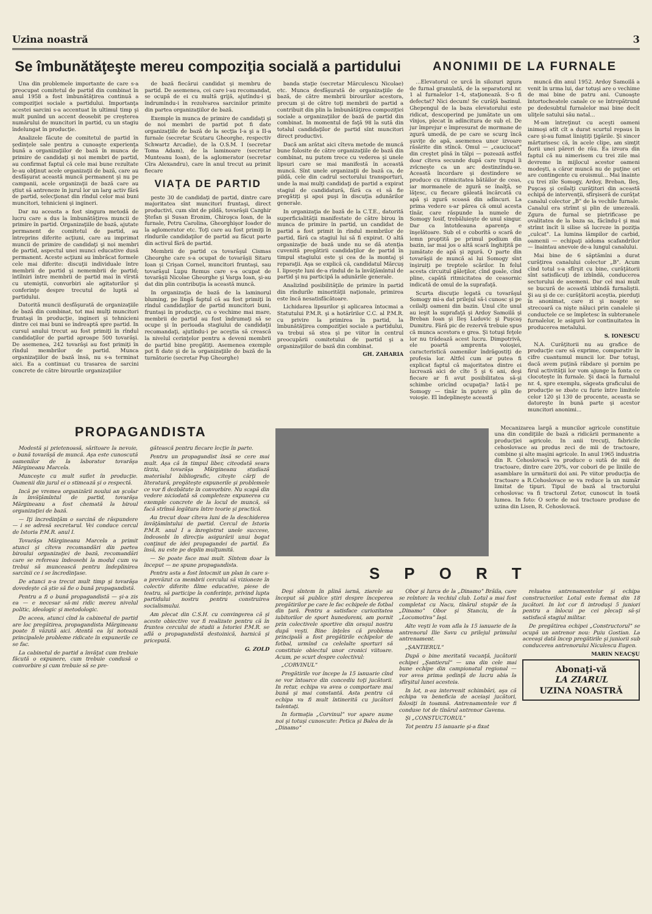Uzina noastră 3
Se îmbunătăţeşte mereu compoziţia socială a partidului
Una din problemele importante de care s-a preocupat comitetul de partid din combinat în anul 1958 a fost îmbunătăţirea continuă a compoziţiei sociale a partidului. Importanţa acestei sarcini s-a accentuat în ultimul timp şi mult punînd un accent deosebit pe creşterea numărului de muncitori în partid, cu un stagiu îndelungat în producţie.
Analizele făcute de comitetul de partid în şedinţele sale pentru a cunoaşte experienţa bună a organizaţiilor de bază în munca de primire de candidaţi şi noi membri de partid, au confirmat faptul că cele mai bune rezultate le-au obţinut acele organizaţii de bază, care au desfăşurat această muncă permanent şi nu pe campanii, acele organizaţii de bază care au ştiut să antreneze în jurul lor un larg activ fără de partid, selecţionat din rîndul celor mai buni muncitori, tehnicieni şi ingineri.
Dar nu aceasta a fost singura metodă de lucru care a dus la îmbunătăţirea muncii de primire în partid. Organizaţiile de bază, ajutate permanent de comitetul de partid, au întreprins diferite acţiuni, care au imprimat muncii de primire de candidaţi şi noi membri de partid, aspectul unei munci educative dusă permanent. Aceste acţiuni au îmbrăcat formele cele mai diferite: discuţii individuale între membrii de partid şi nemembrii de partid; întîlniri între membrii de partid mai în vîrstă cu utemiştii, convorbiri ale agitatorilor şi conferinţe despre trecutul de luptă al partidului.
Datorită muncii desfăşurată de organizaţiile de bază din combinat, tot mai mulţi muncitori fruntaşi în producţie, ingineri şi tehnicieni dintre cei mai buni se îndreaptă spre partid. In cursul anului trecut au fost primiţi în rîndul candidaţilor de partid aproape 500 tovarăşi. De asemenea, 242 tovarăşi au fost primiţi în rîndul membrilor de partid. Munca organizaţiilor de bază însă, nu s-a terminat aici. Ea a continuat cu trasarea de sarcini concrete de către birourile organizaţiilor
de bază fiecărui candidat şi membru de partid. De asemenea, cei care i-au recomandat, se ocupă de ei cu multă grijă, ajutîndu-i şi îndrumîndu-i în rezolvarea sarcinilor primite din partea organizaţiilor de bază.
Exemple în munca de primire de candidaţi şi de noi membri de partid pot fi date organizaţiile de bază de la secţia I-a şi a II-a furnale (secretar Scutaru Gheorghe, respectiv Schwartz Arcadie), de la O.S.M. I (secretar Toma Adam), de la laminoare (secretar Munteanu Ioan), de la aglomerator (secretar Cîra Alexandru), care în anul trecut au primit fiecare
VIAŢA DE PARTID
peste 30 de candidaţi de partid, dintre care majoritatea sînt muncitori fruntaşi, direct productivi, cum sînt de pildă, tovarăşii Cazghir Ştefan şi Susan Eronim, Chiroşca Ioan, de la furnale, Petru Carolina, Gheorghişor Ioader de la aglomerator etc. Toţi care au fost primiţi în rîndurile candidaţilor de partid au făcut parte din activul fără de partid.
Membrii de partid ca tovarăşul Cismas Gheorghe care s-a ocupat de tovarăşii Sitaru Ioan şi Crişan Cornel, muncitori fruntaşi, sau tovarăşul Lupu Remus care s-a ocupat de tovarăşii Nicolae Gheorghe şi Varga Ioan, şi-au dat din plin contribuţia la această muncă.
In organizaţia de bază de la laminorul bluming, pe lîngă faptul că au fost primiţi în rîndul candidaţilor de partid muncitori buni, fruntaşi în producţie, cu o vechime mai mare, membrii de partid au fost îndrumaţi să se ocupe şi în perioada stagiului de candidaţii recomandaţi, ajutîndu-i pe aceştia să crească la nivelul cerinţelor pentru a deveni membrii de partid bine pregătiţi. Asemenea exemple pot fi date şi de la organizaţiile de bază de la turnătorie (secretar Pop Gheorghe)
banda staţie (secretar Mărculescu Nicolae) etc. Munca desfăşurată de organizaţiile de bază, de către membrii birourilor acestora, precum şi de către toţi membrii de partid a contribuit din plin la îmbunătăţirea compoziţiei sociale a organizaţiilor de bază de partid din combinat. In momentul de faţă 98 la sută din totalul candidaţilor de partid sînt muncitori direct productivi.
Dacă am arătat aici cîteva metode de muncă bune folosite de către organizaţiile de bază din combinat, nu putem trece cu vederea şi unele lipsuri care se mai manifestă în această muncă. Sînt unele organizaţii de bază ca, de pildă, cele din cadrul sectorului transporturi, unde la mai mulţi candidaţi de partid a expirat stagiul de candidatură, fără ca ei să fie pregătiţi şi apoi puşi în discuţia adunărilor generale.
In organizaţia de bază de la C.T.E., datorită superficialităţii manifestate de către birou în munca de primire în partid, un candidat de partid a fost primit în rîndul membrilor de partid, fără ca stagiul lui să fi expirat. O altă organizaţie de bază unde nu se dă atenţia cuvenită pregătirii candidaţilor de partid în timpul stagiului este şi cea de la montaj şi reparaţii. Aşa se explică că, candidatul Mărcuş I. lipseşte luni de-a rîndul de la învăţămîntul de partid şi nu participă la adunările generale.
Analizînd posibilităţile de primire în partid din rîndurile minorităţii naţionale, primirea este încă nesatisfăcătoare.
Lichidarea lipsurilor şi aplicarea întocmai a Statutului P.M.R. şi a hotărîrilor C.C. al P.M.R. cu privire la primirea în partid, la îmbunătăţirea compoziţiei sociale a partidului, va trebui să stea şi pe viitor în centrul preocupării comitetului de partid şi a organizaţiilor de bază din combinat.
GH. ZAHARIA
ANONIMII DE LA FURNALE
...Elevatorul ce urcă în silozuri zgura de furnal granulată, de la separatorul nr. 1 al furnalelor 1-4, staţionează. S-o fi defectat? Nici decum! Se curăţă bazinul. Ghepengul de la baza elevatorului este ridicat, descoperind pe jumătate un om vînjos, plecat în adîncitura de sub el. De jur împrejur e împresurat de mormane de zgură umedă, de pe care se scurg încă şuviţe de apă, asemenea unor izvoare răsărite din stîncă. Omul — „cauciucat" din creştet pînă în tălpi — pozează astfel doar cîteva secunde după care trupul îi zvîcneşte ca un arc destinzîndu-se. Această încordare şi destindere se produce cu ritmicitatea bătăilor de ceas, iar mormanele de zgură se înalţă, se lăţesc, cu fiecare găleată încărcată cu apă şi zgură scoasă din adîncuri. La prima vedere s-ar părea că omul acesta tînăr, care răspunde la numele de Somogy Iosif, trebăluieşte de unul singur. Dar ca întotdeauna aparenţa e înşelătoare. Sub el e coborîtă o scară de lemn proptită pe primul podium din bazin, iar mai jos o altă scară înghiţită pe jumătate de apă şi zgură. O parte din tovarăşii de muncă ai lui Somogy sînt înşiruiţi pe treptele scărilor. In felul acesta circuitul găleţilor, cînd goale, cînd pline, capătă ritmicitatea de ceasornic indicată de omul de la suprafaţă.
Scurta discuţie legată cu tovarăşul Somogy mi-a dat prilejul să-i cunosc şi pe ceilalţi oameni din bazin. Unul cîte unul au ieşit la suprafaţă şi Ardoy Samoilă şi Breban Ioan şi Ileş Ludovic şi Puşcaş Dumitru. Fără pic de rezervă trebuie spus că munca acestora e grea. Şi totuşi feţele lor nu trădează acest lucru. Dimpotrivă, ele poartă amprenta voioşiei, caracteristică oamenilor îndrăgostiţi de profesia lor. Altfel cum ar putea fi explicat faptul că majoritatea dintre ei lucrează aici de cîte 5 şi 6 ani, deşi fiecare ar fi avut posibilitatea să-şi schimbe oricînd ocupaţia? Iată-l pe Somogy — tînăr în putere şi plin de voioşie. El îndeplineşte această
muncă din anul 1952. Ardoy Samoilă a venit în urma lui, dar totuşi are o vechime de mai bine de patru ani. Cunoaşte întortocheatele canale ce se întrepătrund pe dedesubtul furnalelor mai bine decît uliţele satului său natal...
M-am întreţinut cu aceşti oameni inimoşi atît cît a durat scurtul repaus în care şi-au fumat liniştiţi ţigările. Şi sincer mărturisesc că, în acele clipe, am simţit fiorii unei păreri de rău. Ea izvora din faptul că nu nimerisem cu trei zile mai devreme în mijlocul acestor oameni modeşti, a căror muncă nu de puţine ori are contingente cu eroismul... Mai înainte cu trei zile Somogy, Ardoy, Breban, Ileş, Puşcaş şi ceilalţi curăţitori din această echipă de intervenţii, sfîrşiseră de curăţat canalul colector „B" de la vechile furnale. Canalul era strîmt şi plin de umezeală. Zgura de furnal se pietrificase pe ovalitatea de la baza sa, făcîndu-l şi mai strîmt încît îi silise să lucreze în poziţia „culcat". La lumina lămpilor de carbid, oamenii — echipaţi aidoma scafandrilor — înaintau anevoie de-a lungul canalului.
Mai bine de 6 săptămîni a durat curăţirea canalului colector „B". Acum cînd totul s-a sfîrşit cu bine, curăţătorii sînt satisfăcuţi de izbîndă, conducerea sectorului de asemeni. Dar cel mai mult se bucură de această izbîndă furnaliştii. Şi au şi de ce: curăţătorii aceştia, pierduţi în anonimat, care zi şi noapte se strecoară ca nişte năluci prin canalele şi conductele ce se împletesc în subteranele furnalelor, le asigură lor continuitatea în producerea metalului.
S. IONESCU
N.A. Curăţitorii nu au grafice de producţie care să exprime, comparativ în cifre cuantumul muncii lor. Dar totuşi, dacă avem puţină răbdare şi pornim pe firul activităţii lor vom ajunge la fonta ce clocoteşte în furnale. Şi dacă la furnalul nr. 4, spre exemplu, săgeata graficului de producţie se zbate cu furie între limitele celor 120 şi 130 de procente, aceasta se datoreşte în bună parte şi acestor muncitori anonimi...
PROPAGANDISTA
Modestă şi prietenoasă, săritoare la nevoie, o bună tovarăşă de muncă. Aşa este cunoscută oamenilor de la laborator tovarăşa Mărgineanu Marcela.
Munceşte cu mult suflet în producţie. Oamenii din jurul ei o stimează şi o respectă.
Incă pe vremea organizării noului an şcolar în învăţămîntul de partid, tovarăşa Mărgineanu a fost chemată la biroul organizaţiei de bază.
— Iţi încredinţăm o sarcină de răspundere — i se adresă secretarul. Vei conduce cercul de Istoria P.M.R. anul I.
Tovarăşa Mărgineanu Marcela a primit atunci şi cîteva recomandări din partea biroului organizaţiei de bază, recomandări care se refereau îndeosebi la modul cum va trebui să muncească pentru îndeplinirea sarcinii ce i se încredinţase.
De atunci n-a trecut mult timp şi tovarăşa dovedeşte că ştie să fie o bună propagandistă.
Pentru a fi o bună propagandistă — şi-a zis ea — e necesar să-mi ridic mereu nivelul politic, ideologic şi metodologic.
De aceea, atunci cînd la cabinetul de partid are loc pregătirea, propagandista Mărgineanu poate fi văzută aici. Atentă ea îşi notează principalele probleme ridicate în expunerile ce se fac.
La cabinetul de partid a învăţat cum trebuie făcută o expunere, cum trebuie condusă o convorbire şi cum trebuie să se pre-
gătească pentru fiecare lecţie în parte.
Pentru un propagandist însă se cere mai mult. Aşa că în timpul liber, citeodată seara tîrziu, tovarăşa Mărgineanu studiază materialul bibliografic, citeşte cărţi de literatură, pregăteşte expunerile şi problemele ce vor fi dezbătute în convorbire. Nu scapă din vedere niciodată să completeze expunerea cu exemple concrete de la locul de muncă, să facă strînsă legătura între teorie şi practică.
Au trecut doar cîteva luni de la deschiderea învăţămîntului de partid. Cercul de Istoria P.M.R. anul I a înregistrat unele succese, îndeosebi în direcţia asigurării unui bogat conţinut de idei propagandei de partid. Ea însă, nu este pe deplin mulţumită.
— Se poate face mai mult. Sîntem doar la început — ne spune propagandista.
Pentru asta a fost întocmit un plan în care s-a prevăzut ca membrii cercului să vizioneze în colectiv diferite filme educative, piese de teatru, să participe la conferinţe, privind lupta partidului nostru pentru construirea socialismului.
Am plecat din C.S.H. cu convingerea că şi aceste obiective vor fi realizate pentru că în fruntea cercului de studii a Istoriei P.M.R. se află o propagandistă destoinică, harnică şi pricepută.
G. ZOLD
Mecanizarea largă a muncilor agricole constituie una din condiţiile de bază a ridicării permanente a producţiei agricole. In anii trecuţi, fabricile cehoslovace au produs zeci de mii de tractoare, combine şi alte maşini agricole. In anul 1965 industria din R. Cehoslovacă va produce o sută de mii de tractoare, dintre care 20%, vor cobori de pe liniile de asamblare în următorii doi ani. Pe viitor producţia de tractoare a R.Cehoslovace se va reduce la un număr limitat de tipuri. Tipul de bază al tractorului cehoslovac va fi tractorul Zetor, cunoscut în toată lumea. In foto: O serie de noi tractoare produse de uzina din Lisen, R. Cehoslovacă.
SPORT
Deşi sîntem în plină iarnă, ziarele au început să publice ştiri despre începerea pregătirilor pe care le fac echipele de fotbal din ţară. Pentru a satisface curiozitatea iubitorilor de sport hunedoreni, am pornit prin colectivele sportive din oraşul nostru după veşti. Bine înţeles că problema principală a fost pregătirile echipelor de fotbal, urmînd ca celelalte sporturi să constituie obiectul unor cronici viitoare. Acum, pe scurt despre colectivul:
„CORVINUL"
Pregătirile vor începe la 15 ianuarie cînd se vor întoarce din concediu toţi jucătorii. In retur, echipa va avea o comportare mai bună şi mai constantă. Asta pentru că echipa va fi mult întinerită cu jucători talentaţi.
In formaţia „Corvinul" vor apare nume noi şi totuşi cunoscute: Petica şi Balea de la „Dinamo"
Obor şi Iurca de la „Dinamo" Brăila, care se reîntorc la vechiul club. Lotul a mai fost completat cu Nacu, tînărul stopăr de la „Dinamo" Obor şi Stanciu, de la „Locomotiva" Iaşi.
Alte veşti le vom afla la 15 ianuarie de la antrenorul Ilie Savu cu prilejul primului antrenament.
„ŞANTIERUL"
După o bine meritată vacanţă, jucătorii echipei „Şantierul" — una din cele mai bune echipe din campionatul regional — vor avea prima şedinţă de lucru abia la sfîrşitul lunei acesteia.
In lot, n-au intervenit schimbări, aşa că echipa va beneficia de aceiaşi jucători, folosiţi în toamnă. Antrenamentele vor fi conduse tot de tînărul antrenor Gavena.
Şi „CONSTUCTORUL"
Tot pentru 15 ianuarie şi-a fixat
reluatea antrenamentelor şi echipa constructorilor. Lotul este format din 18 jucători. In lot cor fi introduşi 5 juniori pentru a înlocui pe cei plecaţi să-şi satisfacă stagiul militar.
De pregătirea echipei „Constructorul" se ocupă un antrenor nou: Puiu Gostian. La aceeaşi dată încep pregătirile şi juniorii sub conducerea antrenorului Niculescu Eugen.
MARIN NEACŞU
Abonaţi-vă
LA ZIARUL
UZINA NOASTRĂ